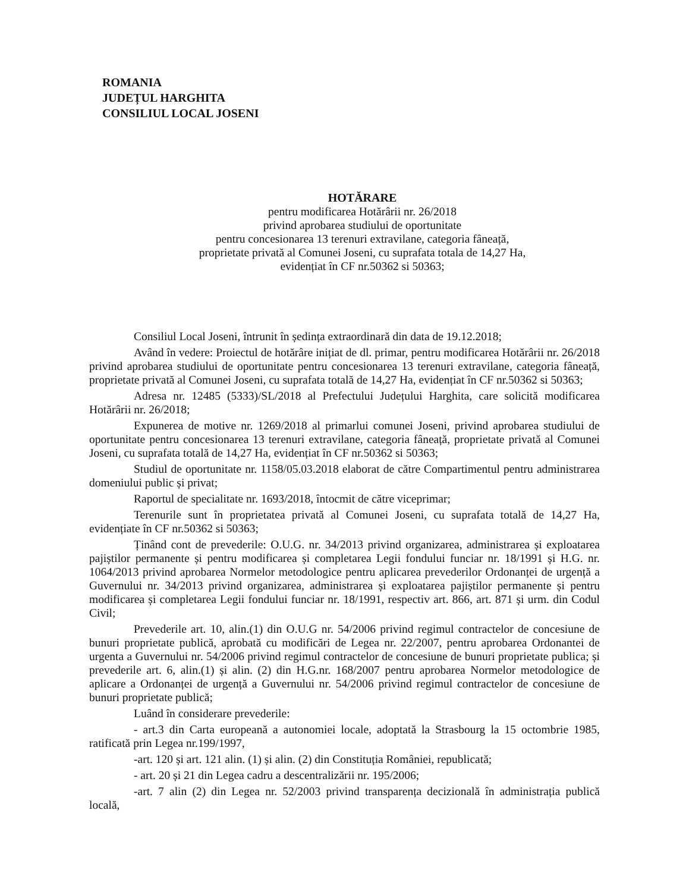ROMANIA
JUDEȚUL HARGHITA
CONSILIUL LOCAL JOSENI
HOTĂRARE
pentru modificarea Hotărârii nr. 26/2018
privind aprobarea studiului de oportunitate
pentru concesionarea 13 terenuri extravilane, categoria fâneață,
proprietate privată al Comunei Joseni, cu suprafata totala de 14,27 Ha,
evidențiat în CF nr.50362 si 50363;
Consiliul Local Joseni, întrunit în ședința extraordinară din data de 19.12.2018;
Având în vedere: Proiectul de hotărâre inițiat de dl. primar, pentru modificarea Hotărârii nr. 26/2018 privind aprobarea studiului de oportunitate pentru concesionarea 13 terenuri extravilane, categoria fâneață, proprietate privată al Comunei Joseni, cu suprafata totală de 14,27 Ha, evidențiat în CF nr.50362 si 50363;
Adresa nr. 12485 (5333)/SL/2018 al Prefectului Județului Harghita, care solicită modificarea Hotărârii nr. 26/2018;
Expunerea de motive nr. 1269/2018 al primarlui comunei Joseni, privind aprobarea studiului de oportunitate pentru concesionarea 13 terenuri extravilane, categoria fâneață, proprietate privată al Comunei Joseni, cu suprafata totală de 14,27 Ha, evidențiat în CF nr.50362 si 50363;
Studiul de oportunitate nr. 1158/05.03.2018 elaborat de către Compartimentul pentru administrarea domeniului public și privat;
Raportul de specialitate nr. 1693/2018, întocmit de către viceprimar;
Terenurile sunt în proprietatea privată al Comunei Joseni, cu suprafata totală de 14,27 Ha, evidențiate în CF nr.50362 si 50363;
Ținând cont de prevederile: O.U.G. nr. 34/2013 privind organizarea, administrarea și exploatarea pajiștilor permanente și pentru modificarea și completarea Legii fondului funciar nr. 18/1991 și H.G. nr. 1064/2013 privind aprobarea Normelor metodologice pentru aplicarea prevederilor Ordonanței de urgență a Guvernului nr. 34/2013 privind organizarea, administrarea și exploatarea pajiștilor permanente și pentru modificarea și completarea Legii fondului funciar nr. 18/1991, respectiv art. 866, art. 871 și urm. din Codul Civil;
Prevederile art. 10, alin.(1) din O.U.G nr. 54/2006 privind regimul contractelor de concesiune de bunuri proprietate publică, aprobată cu modificări de Legea nr. 22/2007, pentru aprobarea Ordonantei de urgenta a Guvernului nr. 54/2006 privind regimul contractelor de concesiune de bunuri proprietate publica; și prevederile art. 6, alin.(1) și alin. (2) din H.G.nr. 168/2007 pentru aprobarea Normelor metodologice de aplicare a Ordonanței de urgență a Guvernului nr. 54/2006 privind regimul contractelor de concesiune de bunuri proprietate publică;
Luând în considerare prevederile:
- art.3 din Carta europeană a autonomiei locale, adoptată la Strasbourg la 15 octombrie 1985, ratificată prin Legea nr.199/1997,
-art. 120 și art. 121 alin. (1) și alin. (2) din Constituția României, republicată;
- art. 20 și 21 din Legea cadru a descentralizării nr. 195/2006;
-art. 7 alin (2) din Legea nr. 52/2003 privind transparența decizională în administrația publică locală,